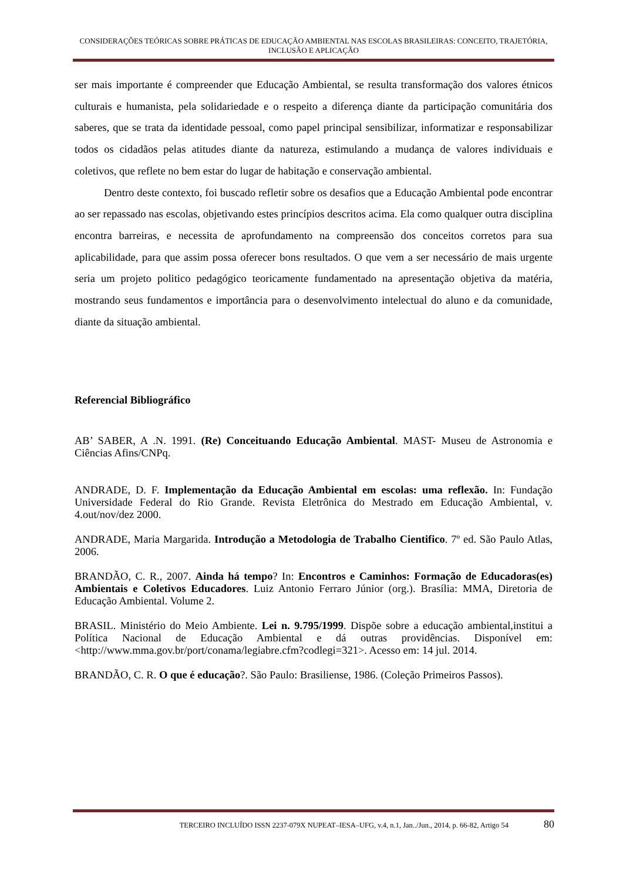CONSIDERAÇÕES TEÓRICAS SOBRE PRÁTICAS DE EDUCAÇÃO AMBIENTAL NAS ESCOLAS BRASILEIRAS: CONCEITO, TRAJETÓRIA, INCLUSÃO E APLICAÇÃO
ser mais importante é compreender que Educação Ambiental, se resulta transformação dos valores étnicos culturais e humanista, pela solidariedade e o respeito a diferença diante da participação comunitária dos saberes, que se trata da identidade pessoal, como papel principal sensibilizar, informatizar e responsabilizar todos os cidadãos pelas atitudes diante da natureza, estimulando a mudança de valores individuais e coletivos, que reflete no bem estar do lugar de habitação e conservação ambiental.
Dentro deste contexto, foi buscado refletir sobre os desafios que a Educação Ambiental pode encontrar ao ser repassado nas escolas, objetivando estes princípios descritos acima. Ela como qualquer outra disciplina encontra barreiras, e necessita de aprofundamento na compreensão dos conceitos corretos para sua aplicabilidade, para que assim possa oferecer bons resultados. O que vem a ser necessário de mais urgente seria um projeto politico pedagógico teoricamente fundamentado na apresentação objetiva da matéria, mostrando seus fundamentos e importância para o desenvolvimento intelectual do aluno e da comunidade, diante da situação ambiental.
Referencial Bibliográfico
AB’ SABER, A .N. 1991. (Re) Conceituando Educação Ambiental. MAST- Museu de Astronomia e Ciências Afins/CNPq.
ANDRADE, D. F. Implementação da Educação Ambiental em escolas: uma reflexão. In: Fundação Universidade Federal do Rio Grande. Revista Eletrônica do Mestrado em Educação Ambiental, v. 4.out/nov/dez 2000.
ANDRADE, Maria Margarida. Introdução a Metodologia de Trabalho Cientifico. 7º ed. São Paulo Atlas, 2006.
BRANDÃO, C. R., 2007. Ainda há tempo? In: Encontros e Caminhos: Formação de Educadoras(es) Ambientais e Coletivos Educadores. Luiz Antonio Ferraro Júnior (org.). Brasília: MMA, Diretoria de Educação Ambiental. Volume 2.
BRASIL. Ministério do Meio Ambiente. Lei n. 9.795/1999. Dispõe sobre a educação ambiental,institui a Política Nacional de Educação Ambiental e dá outras providências. Disponível em:<http://www.mma.gov.br/port/conama/legiabre.cfm?codlegi=321>. Acesso em: 14 jul. 2014.
BRANDÃO, C. R. O que é educação?. São Paulo: Brasiliense, 1986. (Coleção Primeiros Passos).
TERCEIRO INCLUÍDO ISSN 2237-079X NUPEAT–IESA–UFG, v.4, n.1, Jan../Jun., 2014, p. 66-82, Artigo 54 80